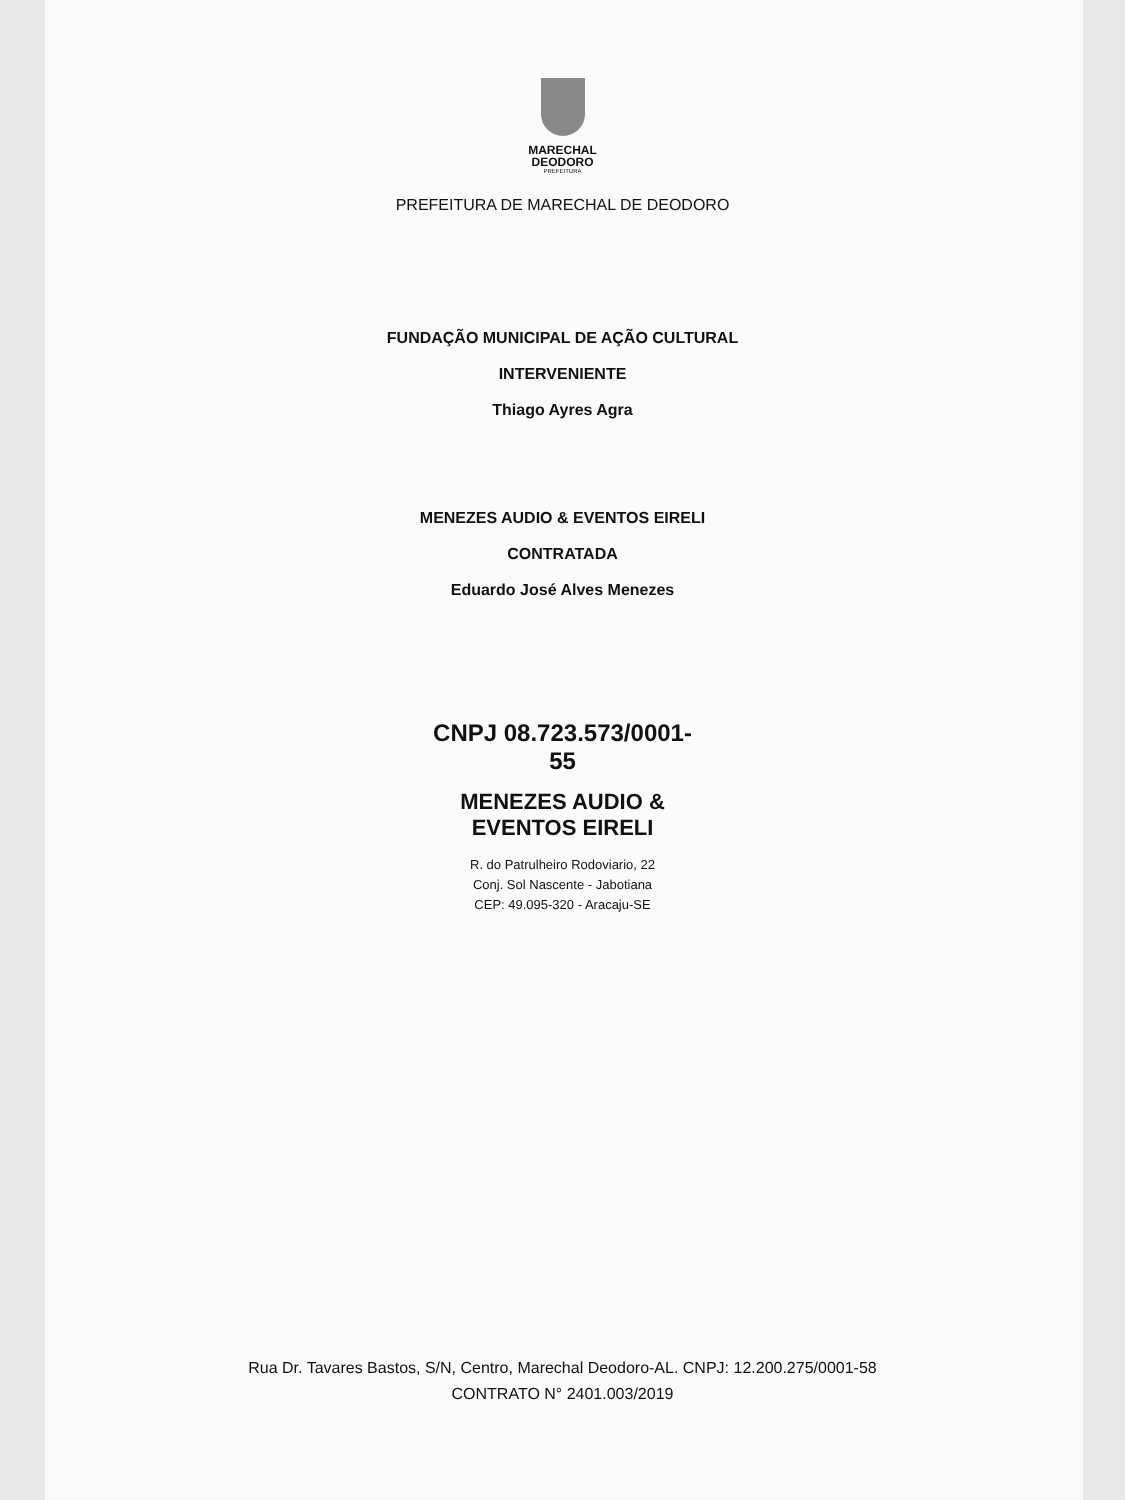MARECHAL
DEODORO
PREFEITURA
PREFEITURA DE MARECHAL DE DEODORO
FUNDAÇÃO MUNICIPAL DE AÇÃO CULTURAL
INTERVENIENTE
Thiago Ayres Agra
MENEZES AUDIO & EVENTOS EIRELI
CONTRATADA
Eduardo José Alves Menezes
CNPJ 08.723.573/0001-55
MENEZES AUDIO &
EVENTOS EIRELI
R. do Patrulheiro Rodoviario, 22
Conj. Sol Nascente - Jabotiana
CEP: 49.095-320 - Aracaju-SE
Rua Dr. Tavares Bastos, S/N, Centro, Marechal Deodoro-AL. CNPJ: 12.200.275/0001-58
CONTRATO N° 2401.003/2019